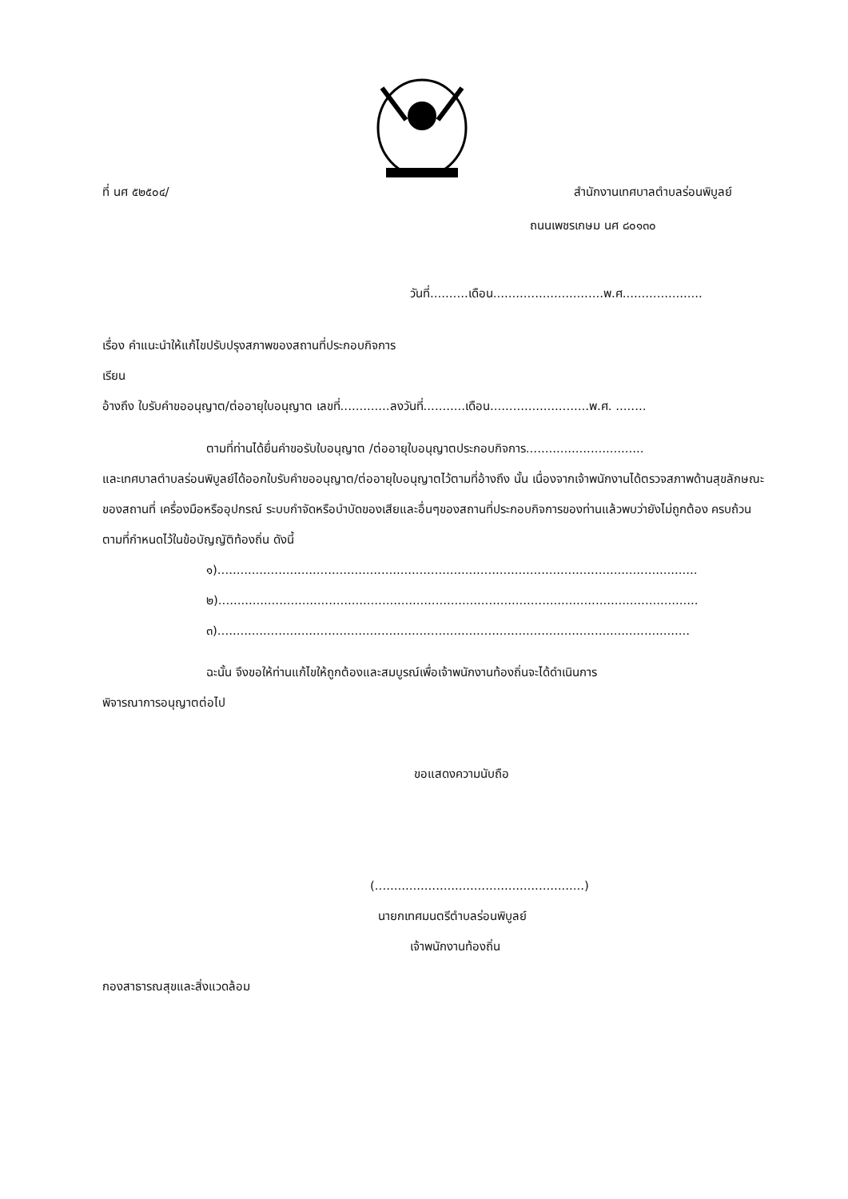ที่ นศ ๕๒๕๐๔/ สำนักงานเทศบาลตำบลร่อนพิบูลย์
ถนนเพชรเกษม นศ ๘๐๑๓๐
วันที่..........เดือน.............................พ.ศ.....................
เรื่อง คำแนะนำให้แก้ไขปรับปรุงสภาพของสถานที่ประกอบกิจการ
เรียน
อ้างถึง ใบรับคำขออนุญาต/ต่ออายุใบอนุญาต เลขที่.............ลงวันที่...........เดือน..........................พ.ศ. ........
ตามที่ท่านได้ยื่นคำขอรับใบอนุญาต /ต่ออายุใบอนุญาตประกอบกิจการ...............................
และเทศบาลตำบลร่อนพิบูลย์ได้ออกใบรับคำขออนุญาต/ต่ออายุใบอนุญาตไว้ตามที่อ้างถึง นั้น เนื่องจากเจ้าพนักงานได้ตรวจสภาพด้านสุขลักษณะของสถานที่ เครื่องมือหรืออุปกรณ์ ระบบกำจัดหรือบำบัดของเสียและอื่นๆของสถานที่ประกอบกิจการของท่านแล้วพบว่ายังไม่ถูกต้อง ครบถ้วน ตามที่กำหนดไว้ในข้อบัญญัติท้องถิ่น ดังนี้
๑)..............................................................................................................................
๒)..............................................................................................................................
๓)............................................................................................................................
ฉะนั้น จึงขอให้ท่านแก้ไขให้ถูกต้องและสมบูรณ์เพื่อเจ้าพนักงานท้องถิ่นจะได้ดำเนินการ
พิจารณาการอนุญาตต่อไป
ขอแสดงความนับถือ
(.......................................................)
นายกเทศมนตรีตำบลร่อนพิบูลย์
เจ้าพนักงานท้องถิ่น
กองสาธารณสุขและสิ่งแวดล้อม